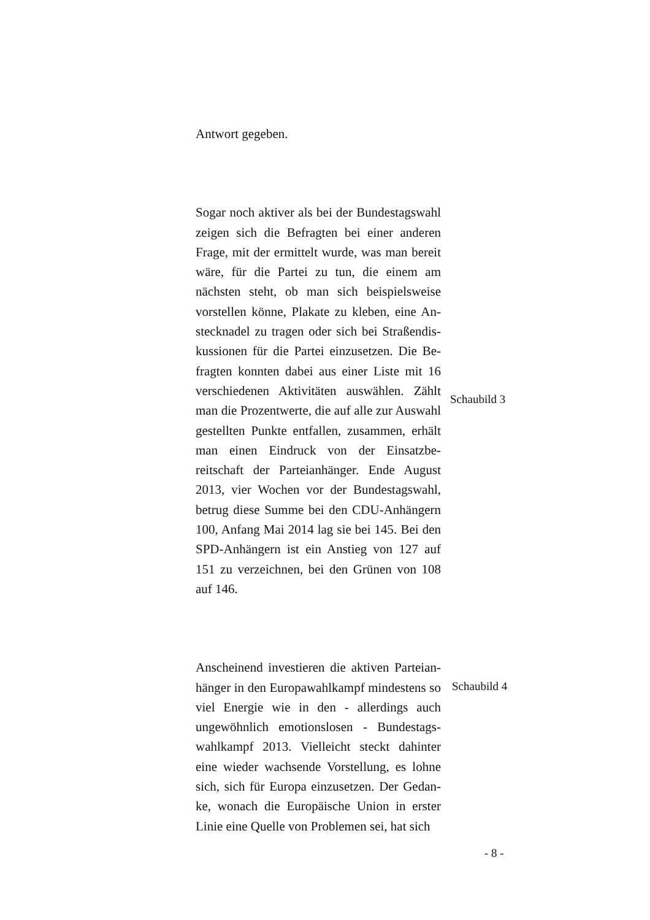Antwort gegeben.
Sogar noch aktiver als bei der Bundestags­wahl zeigen sich die Befragten bei einer ande­ren Frage, mit der ermittelt wurde, was man bereit wäre, für die Partei zu tun, die einem am nächsten steht, ob man sich beispielsweise vorstellen könne, Plakate zu kleben, eine An­stecknadel zu tragen oder sich bei Straßendis­kussionen für die Partei einzusetzen. Die Be­fragten konnten dabei aus einer Liste mit 16 verschiedenen Aktivitäten auswählen. Zählt man die Prozentwerte, die auf alle zur Aus­wahl gestellten Punkte entfallen, zusammen, erhält man einen Eindruck von der Einsatzbe­reitschaft der Parteianhänger. Ende August 2013, vier Wochen vor der Bundestagswahl, betrug diese Summe bei den CDU-Anhängern 100, Anfang Mai 2014 lag sie bei 145. Bei den SPD-Anhängern ist ein Anstieg von 127 auf 151 zu verzeichnen, bei den Grünen von 108 auf 146.
Schaubild 3
Anscheinend investieren die aktiven Parteian­hänger in den Europawahlkampf mindestens so viel Energie wie in den - allerdings auch ungewöhnlich emotionslosen - Bundestags­wahlkampf 2013. Vielleicht steckt dahinter eine wieder wachsende Vorstellung, es lohne sich, sich für Europa einzusetzen. Der Gedan­ke, wonach die Europäische Union in erster Linie eine Quelle von Problemen sei, hat sich
Schaubild 4
- 8 -